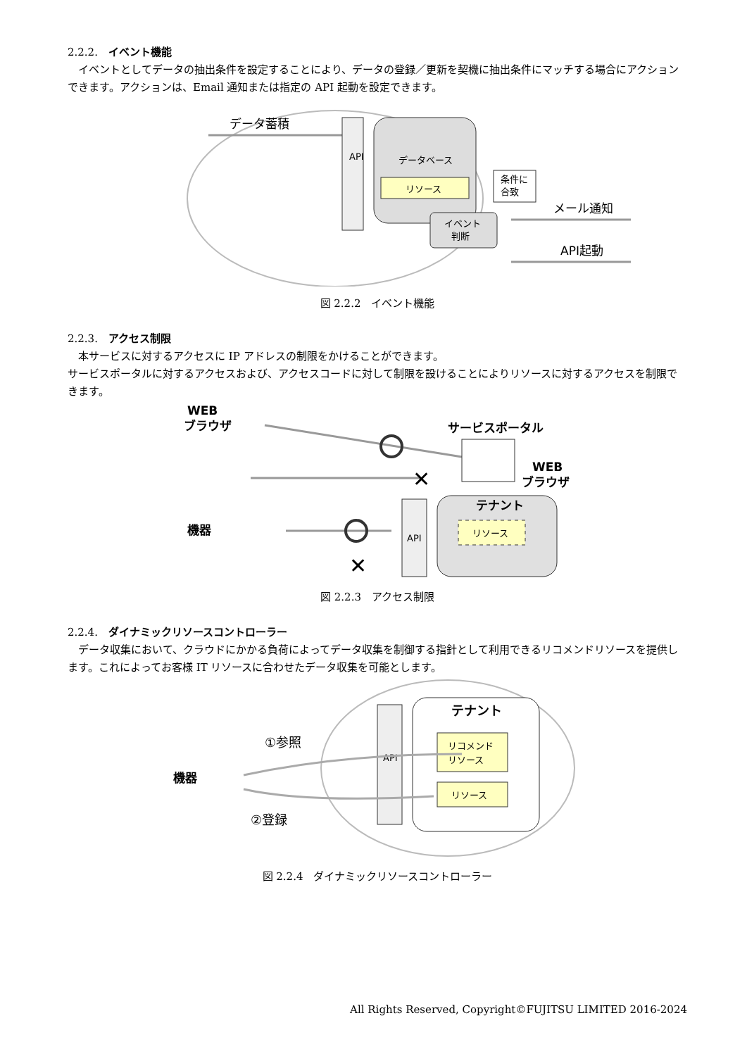2.2.2.　イベント機能
　イベントとしてデータの抽出条件を設定することにより、データの登録／更新を契機に抽出条件にマッチする場合にアクションできます。アクションは、Email 通知または指定の API 起動を設定できます。
データ蓄積
API
データベース
リソース
イベント
判断
条件に
合致
メール通知
API起動
図 2.2.2　イベント機能
2.2.3.　アクセス制限
　本サービスに対するアクセスに IP アドレスの制限をかけることができます。
サービスポータルに対するアクセスおよび、アクセスコードに対して制限を設けることによりリソースに対するアクセスを制限できます。
WEB
ブラウザ
サービスポータル
WEB
ブラウザ
✕
機器
✕
API
テナント
リソース
図 2.2.3　アクセス制限
2.2.4.　ダイナミックリソースコントローラー
　データ収集において、クラウドにかかる負荷によってデータ収集を制御する指針として利用できるリコメンドリソースを提供します。これによってお客様 IT リソースに合わせたデータ収集を可能とします。
①参照
機器
②登録
API
テナント
リコメンド
リソース
リソース
図 2.2.4　ダイナミックリソースコントローラー
All Rights Reserved, Copyright©FUJITSU LIMITED 2016-2024